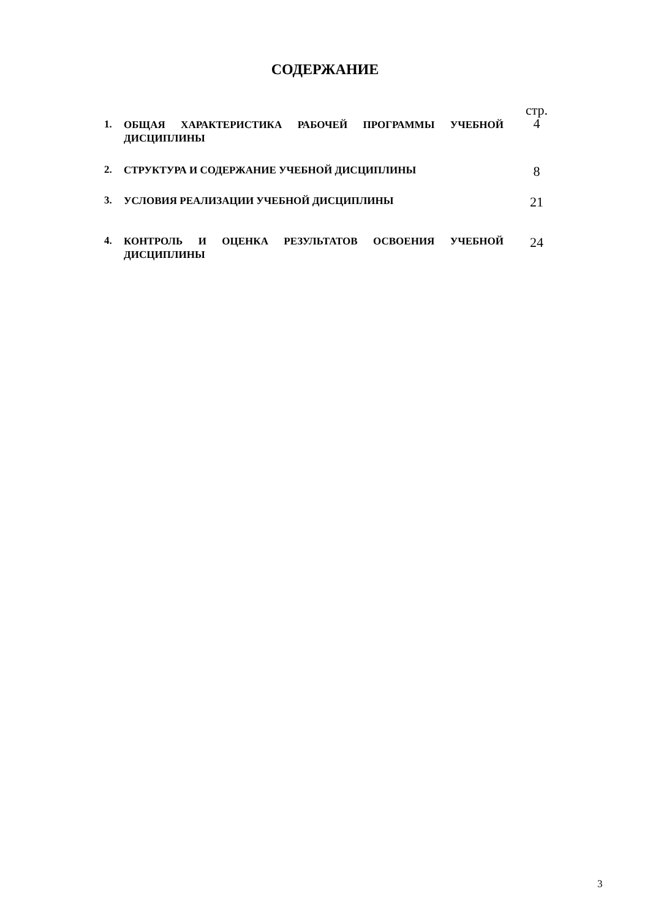СОДЕРЖАНИЕ
| | | стр. |
| 1. | ОБЩАЯ ХАРАКТЕРИСТИКА РАБОЧЕЙ ПРОГРАММЫ УЧЕБНОЙ ДИСЦИПЛИНЫ | 4 |
| 2. | СТРУКТУРА И СОДЕРЖАНИЕ УЧЕБНОЙ ДИСЦИПЛИНЫ | 8 |
| 3. | УСЛОВИЯ РЕАЛИЗАЦИИ УЧЕБНОЙ ДИСЦИПЛИНЫ | 21 |
| 4. | КОНТРОЛЬ И ОЦЕНКА РЕЗУЛЬТАТОВ ОСВОЕНИЯ УЧЕБНОЙ ДИСЦИПЛИНЫ | 24 |
3